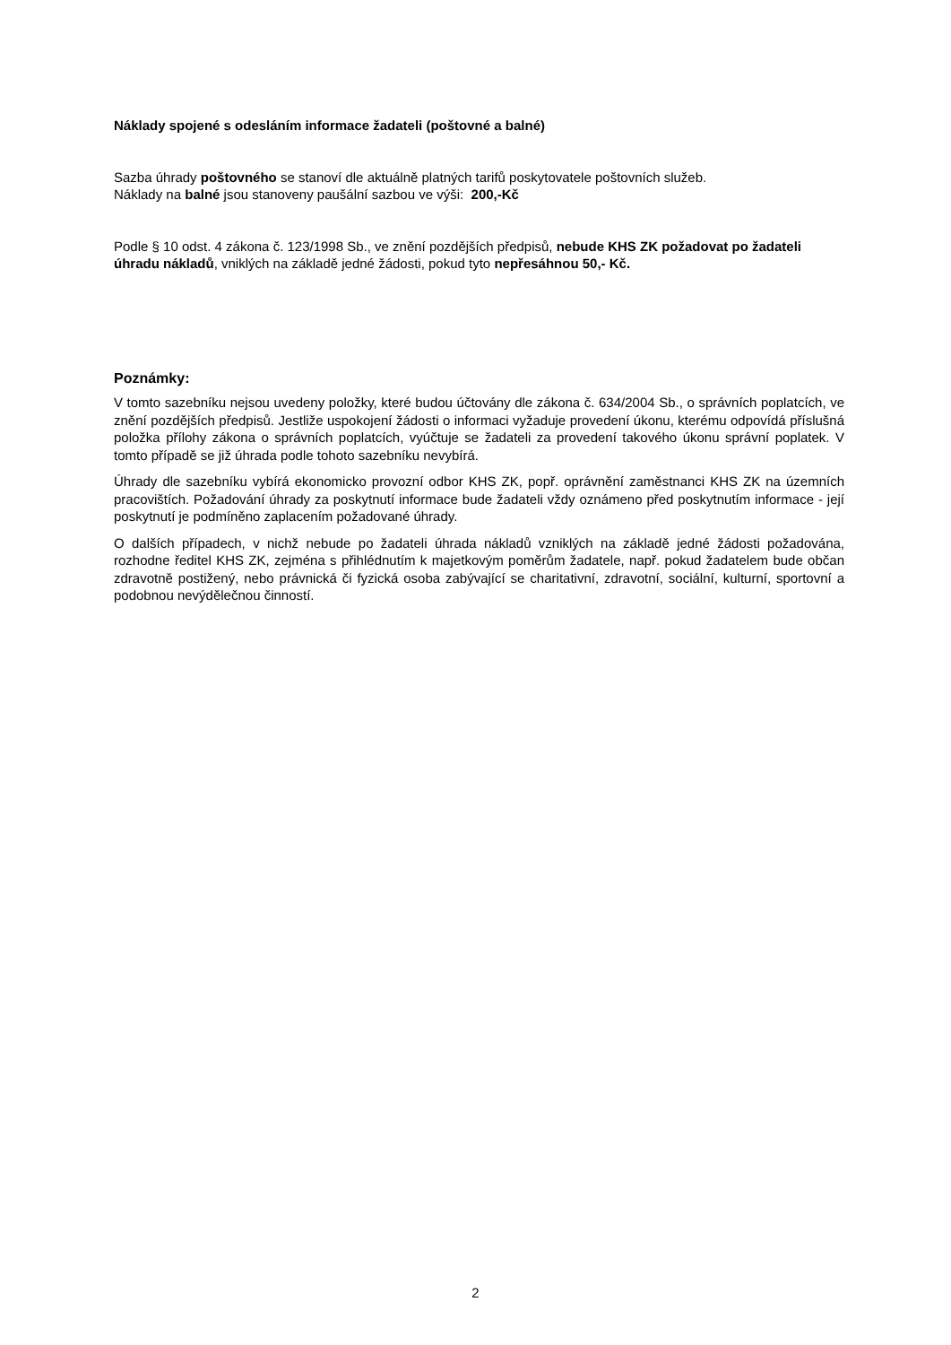Náklady spojené s odesláním informace žadateli (poštovné a balné)
Sazba úhrady poštovného se stanoví dle aktuálně platných tarifů poskytovatele poštovních služeb.
Náklady na balné jsou stanoveny paušální sazbou ve výši: 200,-Kč
Podle § 10 odst. 4 zákona č. 123/1998 Sb., ve znění pozdějších předpisů, nebude KHS ZK požadovat po žadateli úhradu nákladů, vniklých na základě jedné žádosti, pokud tyto nepřesáhnou 50,- Kč.
Poznámky:
V tomto sazebníku nejsou uvedeny položky, které budou účtovány dle zákona č. 634/2004 Sb., o správních poplatcích, ve znění pozdějších předpisů. Jestliže uspokojení žádosti o informaci vyžaduje provedení úkonu, kterému odpovídá příslušná položka přílohy zákona o správních poplatcích, vyúčtuje se žadateli za provedení takového úkonu správní poplatek. V tomto případě se již úhrada podle tohoto sazebníku nevybírá.
Úhrady dle sazebníku vybírá ekonomicko provozní odbor KHS ZK, popř. oprávnění zaměstnanci KHS ZK na územních pracovištích. Požadování úhrady za poskytnutí informace bude žadateli vždy oznámeno před poskytnutím informace - její poskytnutí je podmíněno zaplacením požadované úhrady.
O dalších případech, v nichž nebude po žadateli úhrada nákladů vzniklých na základě jedné žádosti požadována, rozhodne ředitel KHS ZK, zejména s přihlédnutím k majetkovým poměrům žadatele, např. pokud žadatelem bude občan zdravotně postižený, nebo právnická či fyzická osoba zabývající se charitativní, zdravotní, sociální, kulturní, sportovní a podobnou nevýdělečnou činností.
2